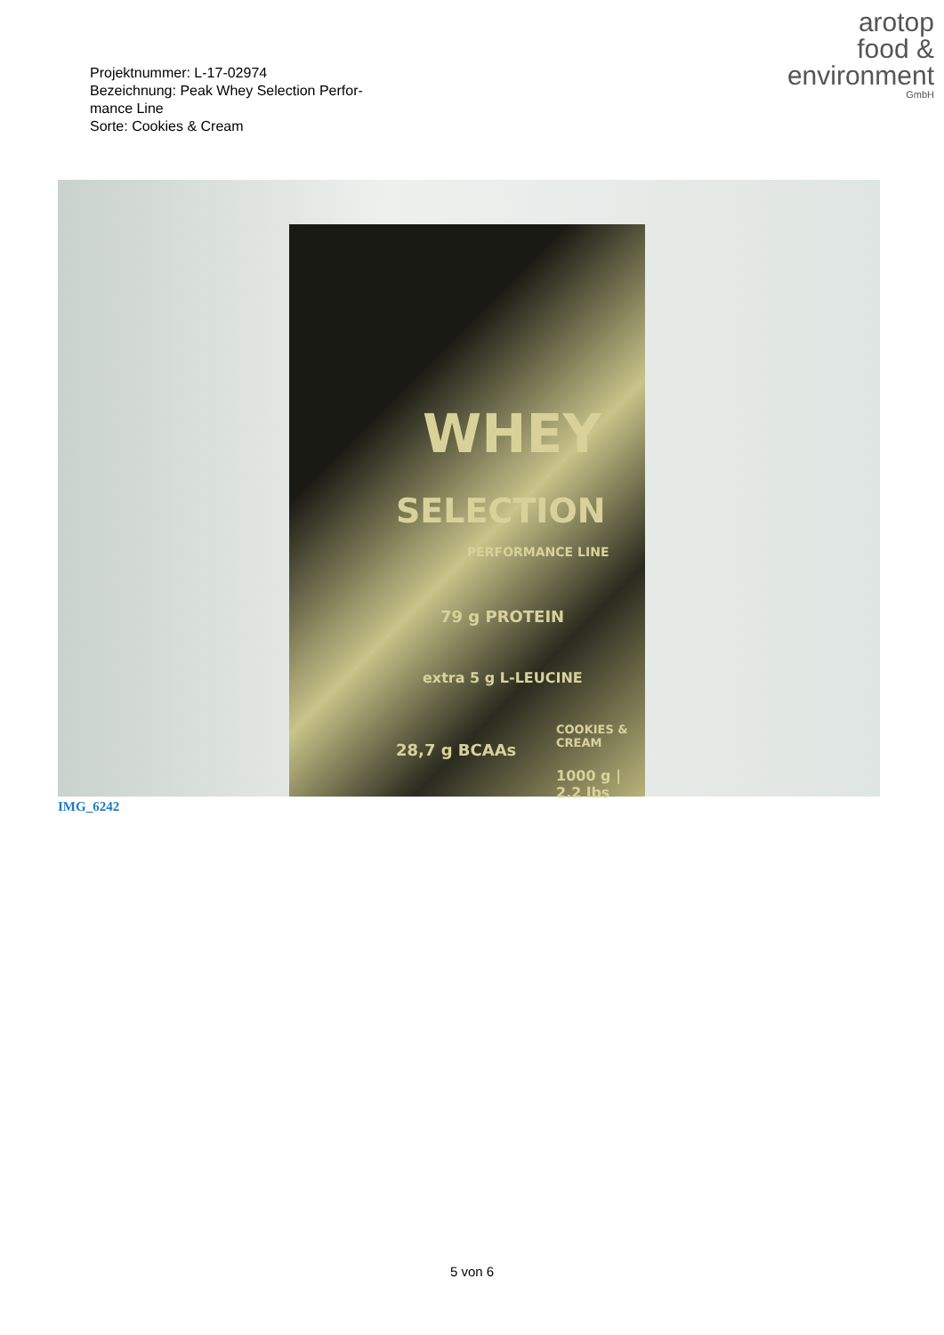Projektnummer: L-17-02974
Bezeichnung: Peak Whey Selection Perfor-
mance Line
Sorte: Cookies & Cream
arotop
food &
environment
GmbH
WHEY
SELECTION
PERFORMANCE LINE
79 g PROTEIN
extra 5 g L-LEUCINE
28,7 g BCAAs
COOKIES & CREAM
1000 g | 2.2 lbs
IMG_6242
5 von 6